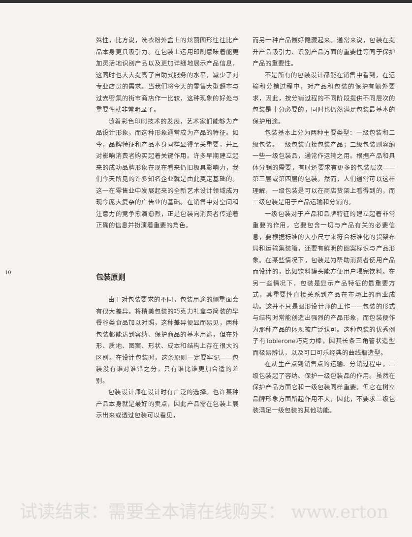10
殊性，比方说，洗衣粉外盒上的炫丽图形往往比产品本身更具吸引力。在包装上运用印刷意味着能更加灵活地识别产品以及更加详细地展示产品信息，这同时也大大提高了自助式服务的水平，减少了对专业店员的需求。当我们将今天的零售大型超市与过去密集的街市商店作一比较，这种现象的好处与重要性就非常明显了。
随着彩色印刷技术的发展，艺术家们能够为产品设计形象，而这种形象通常成为产品的特征。如今，品牌特征和产品本身同样显得至关重要，并且对影响消费者购买起着关键作用。许多早期建立起来的成功品牌形象在现在看来仍旧极具影响力，我们今天所见的许多知名企业就是由此奠定基础的。这一在零售业中发展起来的全新艺术设计领域成为现今庞大复杂的广告业的基础。在销售中对空间和注意力的竞争愈演愈烈，正是包装向消费者传递着正确的信息并扮演着重要的角色。
包装原则
由于对包装要求的不同，包装用途的侧重面会有很大差异。将精美包装的巧克力礼盒与简装的早餐谷类食品加以对照，这种差异便显而易见，两种包装都能达到容纳、保护商品的基本用途，但在外形、质地、图案、形状、成本和结构上存在很大的区别。在设计包装时，这条原则一定要牢记——包装没有谁对谁错之分，只有谁比谁更加合适的差别。
包装设计师在设计时有广泛的选择。也许某种产品本身就是最好的卖点，因此产品需在包装上展示出来或透过包装可以看见，
而另一种产品最好隐藏起来。通常来说，包装在提升产品吸引力、识别产品方面的重要性等同于保护产品的重要性。
不是所有的包装设计都能在销售中看到，在运输和分销过程中，对产品和包装的保护有额外要求，因此，按分销过程的不同阶段提供不同层次的包装是十分必要的，同时也仍然满足包装最基本的保护用途。
包装基本上分为两种主要类型：一级包装和二级包装。一级包装直接包装产品；二级包装则容纳一些一级包装品，通常作运输之用。根据产品和具体分销的需要，有时还要求有更多的包装层次——第三层或第四层的包装。然而，人们通常可以这样理解，一级包装是可以在商店货架上看得到的，而二级包装是用于产品运输和分销的。
一级包装对于产品和品牌特征的建立起着非常重要的作用，它要包含一切与产品有关的必要信息，要根据标准的大小尺寸来符合标准化的货架布局和运输集装箱，还要有鲜明的图案标识与产品形象。在某些情况下，包装是为帮助消费者使用产品而设计的，比如饮料罐头能方便用户喝完饮料。在另一些情况下，包装是显示产品特征的最重要方式，其重要性直接关系到产品在市场上的商业成功。这并不只是图形设计师的工作——包装的形式与结构时常能创造出强烈的产品形象，而包装便作为那种产品的体现被广泛认可。这种包装的优秀例子有Toblerone巧克力棒，因其长条三角管状造型而极易辨认，以及可口可乐经典的曲线瓶造型。
在从生产点到销售点的运输、分销过程中，二级包装起了容纳、保护一级包装品的作用。虽然在保护产品方面它和一级包装同样重要，但它在树立品牌形象方面所起作用不大，因此，不要求二级包装满足一级包装的其他功能。
试读结束：需要全本请在线购买： www.erton